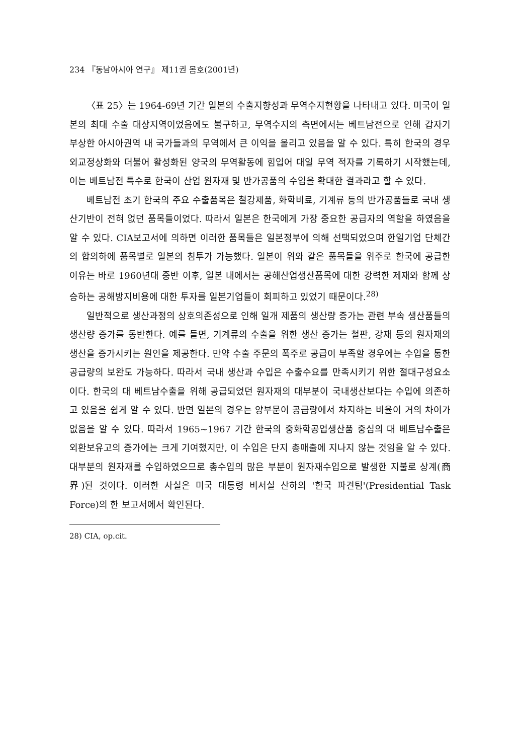234 『동남아시아 연구』 제11권 봄호(2001년)
〈표 25〉는 1964-69년 기간 일본의 수출지향성과 무역수지현황을 나타내고 있다. 미국이 일본의 최대 수출 대상지역이었음에도 불구하고, 무역수지의 측면에서는 베트남전으로 인해 갑자기 부상한 아시아권역 내 국가들과의 무역에서 큰 이익을 올리고 있음을 알 수 있다. 특히 한국의 경우 외교정상화와 더불어 활성화된 양국의 무역활동에 힘입어 대일 무역 적자를 기록하기 시작했는데, 이는 베트남전 특수로 한국이 산업 원자재 및 반가공품의 수입을 확대한 결과라고 할 수 있다.
베트남전 초기 한국의 주요 수출품목은 철강제품, 화학비료, 기계류 등의 반가공품들로 국내 생산기반이 전혀 없던 품목들이었다. 따라서 일본은 한국에게 가장 중요한 공급자의 역할을 하였음을 알 수 있다. CIA보고서에 의하면 이러한 품목들은 일본정부에 의해 선택되었으며 한일기업 단체간의 합의하에 품목별로 일본의 침투가 가능했다. 일본이 위와 같은 품목들을 위주로 한국에 공급한 이유는 바로 1960년대 중반 이후, 일본 내에서는 공해산업생산품목에 대한 강력한 제재와 함께 상승하는 공해방지비용에 대한 투자를 일본기업들이 회피하고 있었기 때문이다.<sup>28)</sup>
일반적으로 생산과정의 상호의존성으로 인해 일개 제품의 생산량 증가는 관련 부속 생산품들의 생산량 증가를 동반한다. 예를 들면, 기계류의 수출을 위한 생산 증가는 철판, 강재 등의 원자재의 생산을 증가시키는 원인을 제공한다. 만약 수출 주문의 폭주로 공급이 부족할 경우에는 수입을 통한 공급량의 보완도 가능하다. 따라서 국내 생산과 수입은 수출수요를 만족시키기 위한 절대구성요소이다. 한국의 대 베트남수출을 위해 공급되었던 원자재의 대부분이 국내생산보다는 수입에 의존하고 있음을 쉽게 알 수 있다. 반면 일본의 경우는 양부문이 공급량에서 차지하는 비율이 거의 차이가 없음을 알 수 있다. 따라서 1965~1967 기간 한국의 중화학공업생산품 중심의 대 베트남수출은 외환보유고의 증가에는 크게 기여했지만, 이 수입은 단지 총매출에 지나지 않는 것임을 알 수 있다. 대부분의 원자재를 수입하였으므로 총수입의 많은 부분이 원자재수입으로 발생한 지불로 상계(商界)된 것이다. 이러한 사실은 미국 대통령 비서실 산하의 '한국 파견팀'(Presidential Task Force)의 한 보고서에서 확인된다.
28) CIA, op.cit.